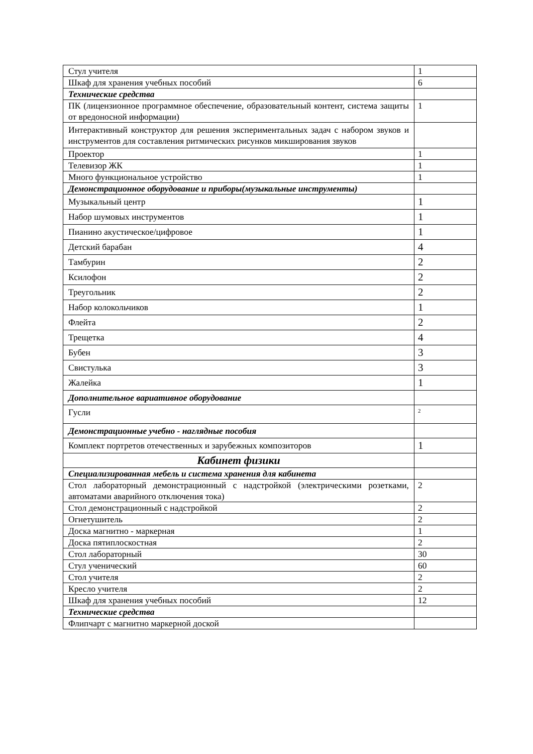| Стул учителя | 1 |
| Шкаф для хранения учебных пособий | 6 |
| Технические средства | |
| ПК (лицензионное программное обеспечение, образовательный контент, система защиты от вредоносной информации) | 1 |
| Интерактивный конструктор для решения экспериментальных задач с набором звуков и инструментов для составления ритмических рисунков микширования звуков | |
| Проектор | 1 |
| Телевизор ЖК | 1 |
| Много функциональное устройство | 1 |
| Демонстрационное оборудование и приборы(музыкальные инструменты) | |
| Музыкальный центр | 1 |
| Набор шумовых инструментов | 1 |
| Пианино акустическое/цифровое | 1 |
| Детский барабан | 4 |
| Тамбурин | 2 |
| Ксилофон | 2 |
| Треугольник | 2 |
| Набор колокольчиков | 1 |
| Флейта | 2 |
| Трещетка | 4 |
| Бубен | 3 |
| Свистулька | 3 |
| Жалейка | 1 |
| Дополнительное вариативное оборудование | |
| Гусли | 2 |
| Демонстрационные учебно - наглядные пособия | |
| Комплект портретов отечественных и зарубежных композиторов | 1 |
| Кабинет физики | |
| Специализированная мебель и система хранения для кабинета | |
| Стол лабораторный демонстрационный с надстройкой (электрическими розетками, автоматами аварийного отключения тока) | 2 |
| Стол демонстрационный с надстройкой | 2 |
| Огнетушитель | 2 |
| Доска магнитно - маркерная | 1 |
| Доска пятиплоскостная | 2 |
| Стол лабораторный | 30 |
| Стул ученический | 60 |
| Стол учителя | 2 |
| Кресло учителя | 2 |
| Шкаф для хранения учебных пособий | 12 |
| Технические средства | |
| Флипчарт с магнитно маркерной доской | |